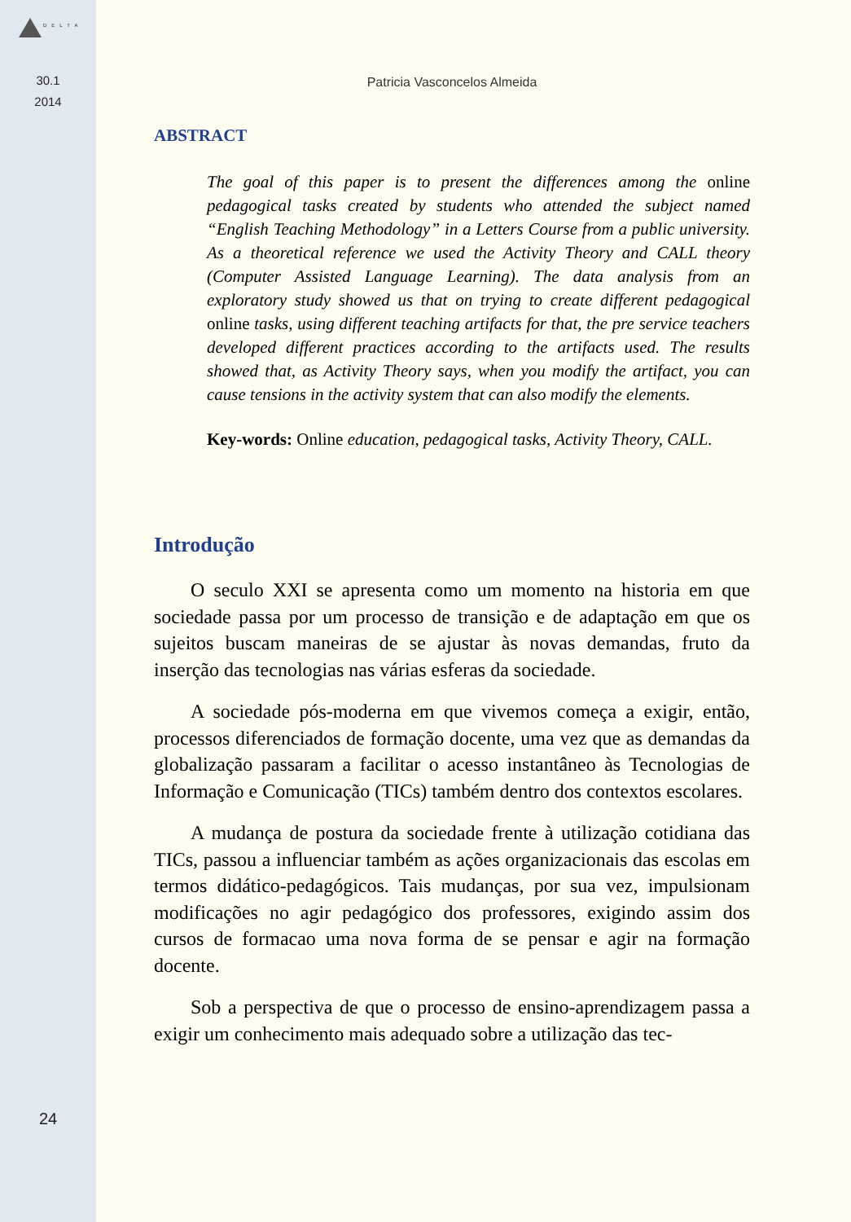DELTA
30.1
2014
24
Patricia Vasconcelos Almeida
ABSTRACT
The goal of this paper is to present the differences among the online pedagogical tasks created by students who attended the subject named “English Teaching Methodology” in a Letters Course from a public university. As a theoretical reference we used the Activity Theory and CALL theory (Computer Assisted Language Learning). The data analysis from an exploratory study showed us that on trying to create different pedagogical online tasks, using different teaching artifacts for that, the pre service teachers developed different practices according to the artifacts used. The results showed that, as Activity Theory says, when you modify the artifact, you can cause tensions in the activity system that can also modify the elements.
Key-words: Online education, pedagogical tasks, Activity Theory, CALL.
Introdução
O seculo XXI se apresenta como um momento na historia em que sociedade passa por um processo de transição e de adaptação em que os sujeitos buscam maneiras de se ajustar às novas demandas, fruto da inserção das tecnologias nas várias esferas da sociedade.
A sociedade pós-moderna em que vivemos começa a exigir, então, processos diferenciados de formação docente, uma vez que as demandas da globalização passaram a facilitar o acesso instantâneo às Tecnologias de Informação e Comunicação (TICs) também dentro dos contextos escolares.
A mudança de postura da sociedade frente à utilização cotidiana das TICs, passou a influenciar também as ações organizacionais das escolas em termos didático-pedagógicos. Tais mudanças, por sua vez, impulsionam modificações no agir pedagógico dos professores, exigindo assim dos cursos de formacao uma nova forma de se pensar e agir na formação docente.
Sob a perspectiva de que o processo de ensino-aprendizagem passa a exigir um conhecimento mais adequado sobre a utilização das tec-